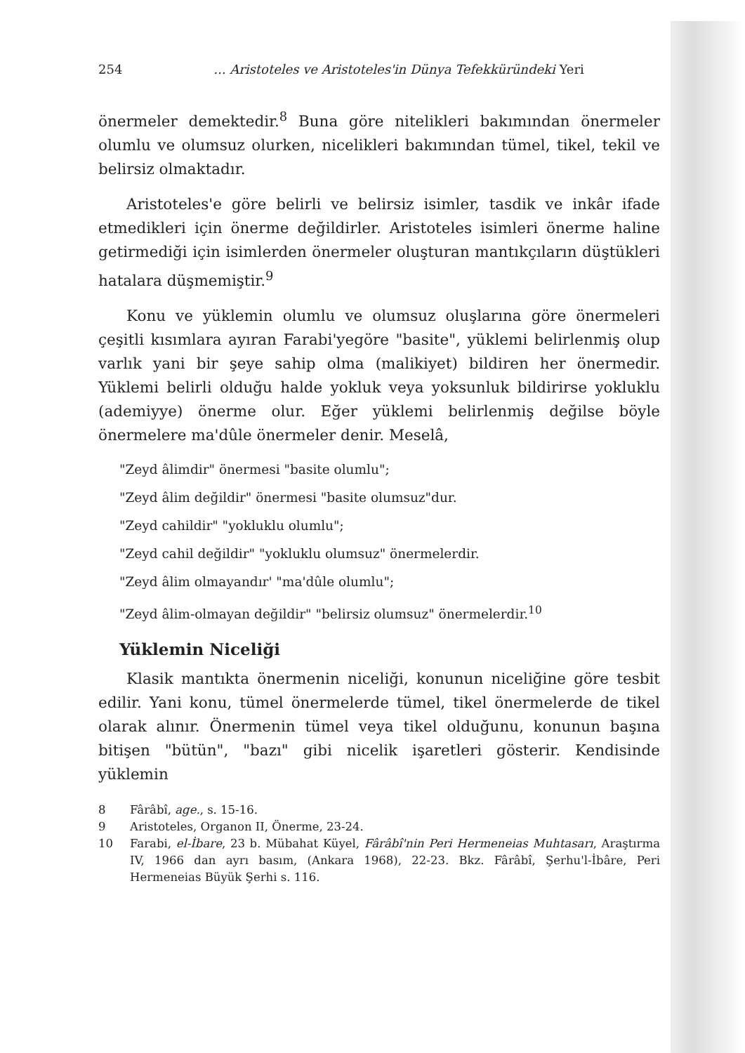254... Aristoteles ve Aristoteles'in Dünya Tefekküründeki Yeri
önermeler demektedir.<sup>8</sup> Buna göre nitelikleri bakımından önermeler olumlu ve olumsuz olurken, nicelikleri bakımından tümel, tikel, tekil ve belirsiz olmaktadır.
Aristoteles'e göre belirli ve belirsiz isimler, tasdik ve inkâr ifade etmedikleri için önerme değildirler. Aristoteles isimleri önerme haline getirmediği için isimlerden önermeler oluşturan mantıkçıların düştükleri hatalara düşmemiştir.<sup>9</sup>
Konu ve yüklemin olumlu ve olumsuz oluşlarına göre önermeleri çeşitli kısımlara ayıran Farabi'yegöre "basite", yüklemi belirlenmiş olup varlık yani bir şeye sahip olma (malikiyet) bildiren her önermedir. Yüklemi belirli olduğu halde yokluk veya yoksunluk bildirirse yokluklu (ademiyye) önerme olur. Eğer yüklemi belirlenmiş değilse böyle önermelere ma'dûle önermeler denir. Meselâ,
"Zeyd âlimdir" önermesi "basite olumlu";
"Zeyd âlim değildir" önermesi "basite olumsuz"dur.
"Zeyd cahildir" "yokluklu olumlu";
"Zeyd cahil değildir" "yokluklu olumsuz" önermelerdir.
"Zeyd âlim olmayandır' "ma'dûle olumlu";
"Zeyd âlim-olmayan değildir" "belirsiz olumsuz" önermelerdir.<sup>10</sup>
Yüklemin Niceliği
Klasik mantıkta önermenin niceliği, konunun niceliğine göre tesbit edilir. Yani konu, tümel önermelerde tümel, tikel önermelerde de tikel olarak alınır. Önermenin tümel veya tikel olduğunu, konunun başına bitişen "bütün", "bazı" gibi nicelik işaretleri gösterir. Kendisinde yüklemin
8 Fârâbî, age., s. 15-16.
9 Aristoteles, Organon II, Önerme, 23-24.
10 Farabi, el-İbare, 23 b. Mübahat Küyel, Fârâbî'nin Peri Hermeneias Muhtasarı, Araştırma IV, 1966 dan ayrı basım, (Ankara 1968), 22-23. Bkz. Fârâbî, Şerhu'l-İbâre, Peri Hermeneias Büyük Şerhi s. 116.